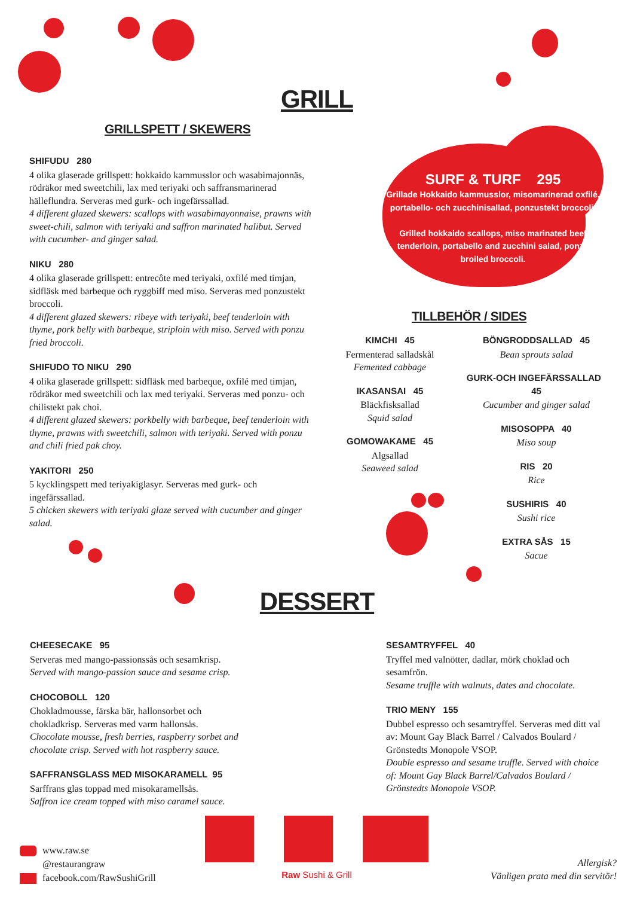GRILL
GRILLSPETT / SKEWERS
SHIFUDU 280
4 olika glaserade grillspett: hokkaido kammusslor och wasabimajonnäs, rödräkor med sweetchili, lax med teriyaki och saffransmarinerad hälleflundra. Serveras med gurk- och ingefärssallad.
4 different glazed skewers: scallops with wasabimayonnaise, prawns with sweet-chili, salmon with teriyaki and saffron marinated halibut. Served with cucumber- and ginger salad.
NIKU 280
4 olika glaserade grillspett: entrecôte med teriyaki, oxfilé med timjan, sidfläsk med barbeque och ryggbiff med miso. Serveras med ponzustekt broccoli.
4 different glazed skewers: ribeye with teriyaki, beef tenderloin with thyme, pork belly with barbeque, striploin with miso. Served with ponzu fried broccoli.
SHIFUDO TO NIKU 290
4 olika glaserade grillspett: sidfläsk med barbeque, oxfilé med timjan, rödräkor med sweetchili och lax med teriyaki. Serveras med ponzu- och chilistekt pak choi.
4 different glazed skewers: porkbelly with barbeque, beef tenderloin with thyme, prawns with sweetchili, salmon with teriyaki. Served with ponzu and chili fried pak choy.
YAKITORI 250
5 kycklingspett med teriyakiglasyr. Serveras med gurk- och ingefärssallad.
5 chicken skewers with teriyaki glaze served with cucumber and ginger salad.
SURF & TURF 295
Grillade Hokkaido kammusslor, misomarinerad oxfilé, portabello- och zucchinisallad, ponzustekt broccoli.
Grilled hokkaido scallops, miso marinated beef tenderloin, portabello and zucchini salad, ponzu broiled broccoli.
TILLBEHÖR / SIDES
KIMCHI 45
Fermenterad salladskål
Femented cabbage
IKASANSAI 45
Bläckfisksallad
Squid salad
GOMOWAKAME 45
Algsallad
Seaweed salad
BÖNGRODDSALLAD 45
Bean sprouts salad
GURK-OCH INGEFÄRSSALLAD 45
Cucumber and ginger salad
MISOSOPPA 40
Miso soup
RIS 20
Rice
SUSHIRIS 40
Sushi rice
EXTRA SÅS 15
Sacue
DESSERT
CHEESECAKE 95
Serveras med mango-passionssås och sesamkrisp.
Served with mango-passion sauce and sesame crisp.
CHOCOBOLL 120
Chokladmousse, färska bär, hallonsorbet och chokladkrisp. Serveras med varm hallonsås.
Chocolate mousse, fresh berries, raspberry sorbet and chocolate crisp. Served with hot raspberry sauce.
SAFFRANSGLASS MED MISOKARAMELL 95
Sarffrans glas toppad med misokaramellsås.
Saffron ice cream topped with miso caramel sauce.
SESAMTRYFFEL 40
Tryffel med valnötter, dadlar, mörk choklad och sesamfrön.
Sesame truffle with walnuts, dates and chocolate.
TRIO MENY 155
Dubbel espresso och sesamtryffel. Serveras med ditt val av: Mount Gay Black Barrel / Calvados Boulard / Grönstedts Monopole VSOP.
Double espresso and sesame truffle. Served with choice of: Mount Gay Black Barrel/Calvados Boulard / Grönstedts Monopole VSOP.
www.raw.se
@restaurangraw
facebook.com/RawSushiGrill
Raw Sushi & Grill
Allergisk?
Vänligen prata med din servitör!